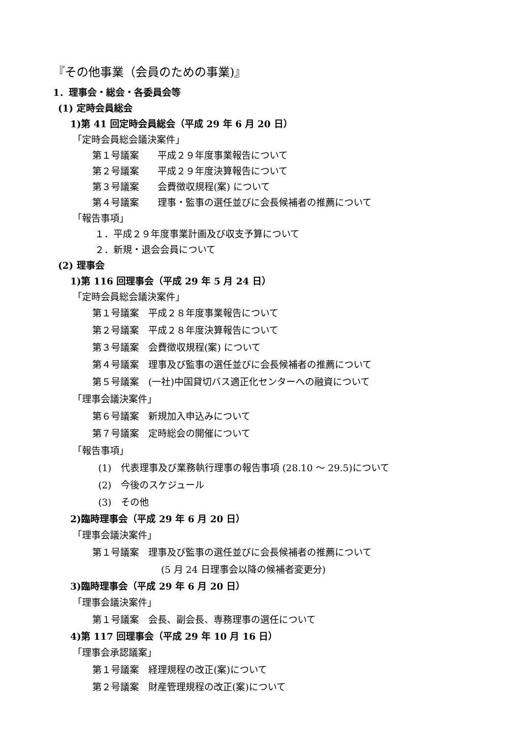『その他事業（会員のための事業)』
1．理事会・総会・各委員会等
(1) 定時会員総会
1)第 41 回定時会員総会（平成 29 年 6 月 20 日）
「定時会員総会議決案件」
第１号議案　　平成２９年度事業報告について
第２号議案　　平成２９年度決算報告について
第３号議案　　会費徴収規程(案) について
第４号議案　　理事・監事の選任並びに会長候補者の推薦について
「報告事項」
１．平成２９年度事業計画及び収支予算について
２．新規・退会会員について
(2) 理事会
1)第 116 回理事会（平成 29 年 5 月 24 日）
「定時会員総会議決案件」
第１号議案　平成２８年度事業報告について
第２号議案　平成２８年度決算報告について
第３号議案　会費徴収規程(案) について
第４号議案　理事及び監事の選任並びに会長候補者の推薦について
第５号議案　(一社)中国貸切バス適正化センターへの融資について
「理事会議決案件」
第６号議案　新規加入申込みについて
第７号議案　定時総会の開催について
「報告事項」
(1)　代表理事及び業務執行理事の報告事項 (28.10 ～ 29.5)について
(2)　今後のスケジュール
(3)　その他
2)臨時理事会（平成 29 年 6 月 20 日）
「理事会議決案件」
第１号議案　理事及び監事の選任並びに会長候補者の推薦について
(5 月 24 日理事会以降の候補者変更分)
3)臨時理事会（平成 29 年 6 月 20 日）
「理事会議決案件」
第１号議案　会長、副会長、専務理事の選任について
4)第 117 回理事会（平成 29 年 10 月 16 日）
「理事会承認議案」
第１号議案　経理規程の改正(案)について
第２号議案　財産管理規程の改正(案)について